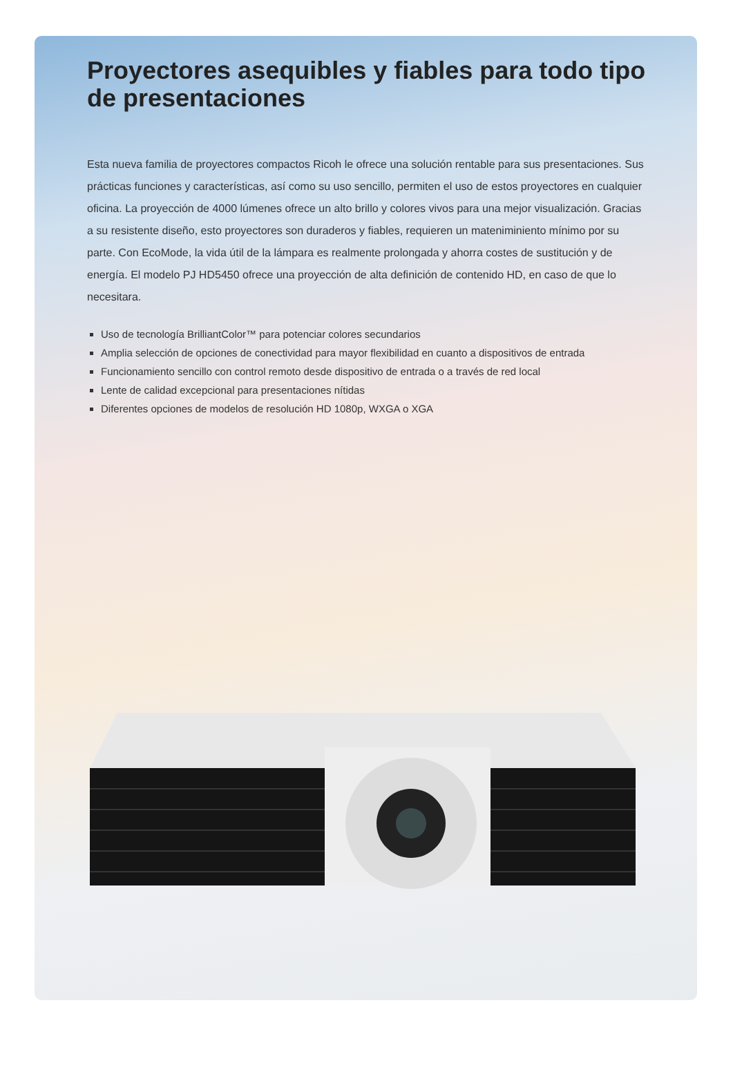Proyectores asequibles y fiables para todo tipo de presentaciones
Esta nueva familia de proyectores compactos Ricoh le ofrece una solución rentable para sus presentaciones. Sus prácticas funciones y características, así como su uso sencillo, permiten el uso de estos proyectores en cualquier oficina. La proyección de 4000 lúmenes ofrece un alto brillo y colores vivos para una mejor visualización. Gracias a su resistente diseño, esto proyectores son duraderos y fiables, requieren un mateniminiento mínimo por su parte. Con EcoMode, la vida útil de la lámpara es realmente prolongada y ahorra costes de sustitución y de energía. El modelo PJ HD5450 ofrece una proyección de alta definición de contenido HD, en caso de que lo necesitara.
Uso de tecnología BrilliantColor™ para potenciar colores secundarios
Amplia selección de opciones de conectividad para mayor flexibilidad en cuanto a dispositivos de entrada
Funcionamiento sencillo con control remoto desde dispositivo de entrada o a través de red local
Lente de calidad excepcional para presentaciones nítidas
Diferentes opciones de modelos de resolución HD 1080p, WXGA o XGA